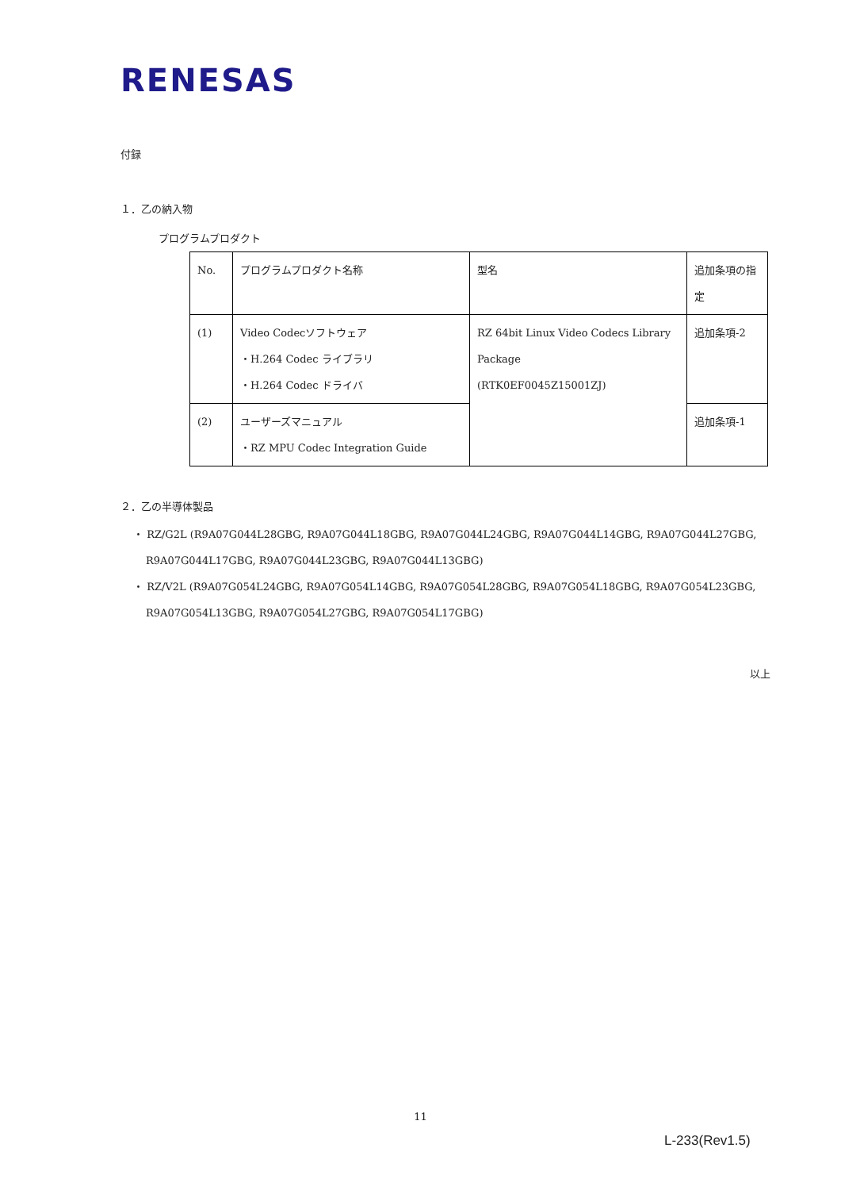RENESAS
付録
１．乙の納入物
プログラムプロダクト
| No. | プログラムプロダクト名称 | 型名 | 追加条項の指定 |
| (1) | Video Codecソフトウェア ・H.264 Codec ライブラリ ・H.264 Codec ドライバ | RZ 64bit Linux Video Codecs Library Package (RTK0EF0045Z15001ZJ) | 追加条項-2 |
| (2) | ユーザーズマニュアル ・RZ MPU Codec Integration Guide | | 追加条項-1 |
２．乙の半導体製品
・ RZ/G2L (R9A07G044L28GBG, R9A07G044L18GBG, R9A07G044L24GBG, R9A07G044L14GBG, R9A07G044L27GBG, R9A07G044L17GBG, R9A07G044L23GBG, R9A07G044L13GBG)
・ RZ/V2L (R9A07G054L24GBG, R9A07G054L14GBG, R9A07G054L28GBG, R9A07G054L18GBG, R9A07G054L23GBG, R9A07G054L13GBG, R9A07G054L27GBG, R9A07G054L17GBG)
以上
11
L-233(Rev1.5)